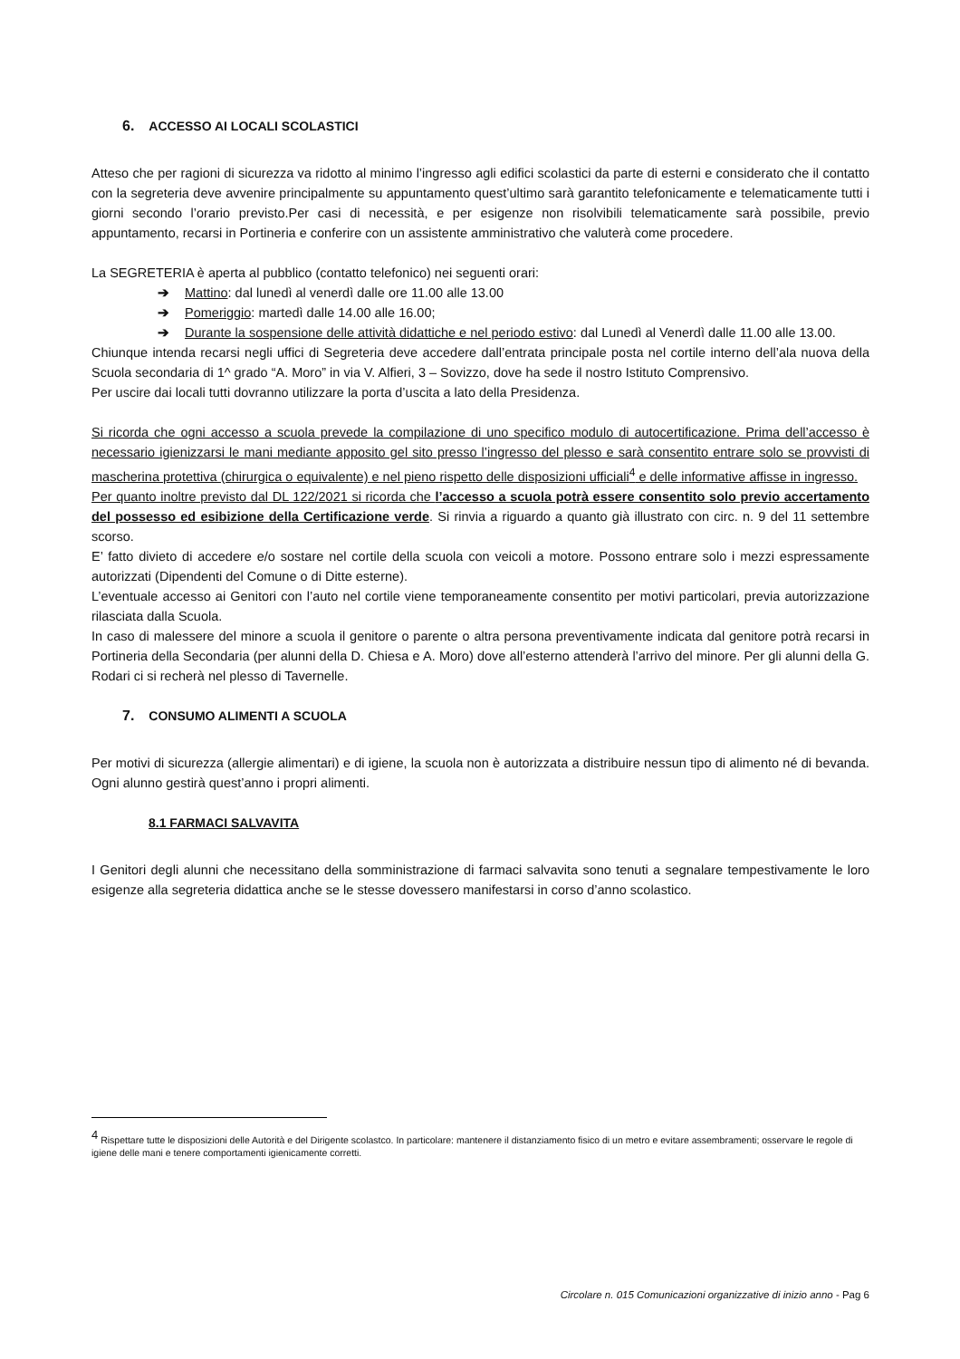6. ACCESSO AI LOCALI SCOLASTICI
Atteso che per ragioni di sicurezza va ridotto al minimo l’ingresso agli edifici scolastici da parte di esterni e considerato che il contatto con la segreteria deve avvenire principalmente su appuntamento quest’ultimo sarà garantito telefonicamente e telematicamente tutti i giorni secondo l’orario previsto.Per casi di necessità, e per esigenze non risolvibili telematicamente sarà possibile, previo appuntamento, recarsi in Portineria e conferire con un assistente amministrativo che valuterà come procedere.
La SEGRETERIA è aperta al pubblico (contatto telefonico) nei seguenti orari:
➔ Mattino: dal lunedì al venerdì dalle ore 11.00 alle 13.00
➔ Pomeriggio: martedì dalle 14.00 alle 16.00;
➔ Durante la sospensione delle attività didattiche e nel periodo estivo: dal Lunedì al Venerdì dalle 11.00 alle 13.00.
Chiunque intenda recarsi negli uffici di Segreteria deve accedere dall’entrata principale posta nel cortile interno dell’ala nuova della Scuola secondaria di 1^ grado “A. Moro” in via V. Alfieri, 3 – Sovizzo, dove ha sede il nostro Istituto Comprensivo.
Per uscire dai locali tutti dovranno utilizzare la porta d’uscita a lato della Presidenza.
Si ricorda che ogni accesso a scuola prevede la compilazione di uno specifico modulo di autocertificazione. Prima dell’accesso è necessario igienizzarsi le mani mediante apposito gel sito presso l’ingresso del plesso e sarà consentito entrare solo se provvisti di mascherina protettiva (chirurgica o equivalente) e nel pieno rispetto delle disposizioni ufficiali<sup>4</sup> e delle informative affisse in ingresso.
Per quanto inoltre previsto dal DL 122/2021 si ricorda che l’accesso a scuola potrà essere consentito solo previo accertamento del possesso ed esibizione della Certificazione verde. Si rinvia a riguardo a quanto già illustrato con circ. n. 9 del 11 settembre scorso.
E’ fatto divieto di accedere e/o sostare nel cortile della scuola con veicoli a motore. Possono entrare solo i mezzi espressamente autorizzati (Dipendenti del Comune o di Ditte esterne).
L’eventuale accesso ai Genitori con l’auto nel cortile viene temporaneamente consentito per motivi particolari, previa autorizzazione rilasciata dalla Scuola.
In caso di malessere del minore a scuola il genitore o parente o altra persona preventivamente indicata dal genitore potrà recarsi in Portineria della Secondaria (per alunni della D. Chiesa e A. Moro) dove all’esterno attenderà l’arrivo del minore. Per gli alunni della G. Rodari ci si recherà nel plesso di Tavernelle.
7. CONSUMO ALIMENTI A SCUOLA
Per motivi di sicurezza (allergie alimentari) e di igiene, la scuola non è autorizzata a distribuire nessun tipo di alimento né di bevanda. Ogni alunno gestirà quest’anno i propri alimenti.
8.1 FARMACI SALVAVITA
I Genitori degli alunni che necessitano della somministrazione di farmaci salvavita sono tenuti a segnalare tempestivamente le loro esigenze alla segreteria didattica anche se le stesse dovessero manifestarsi in corso d’anno scolastico.
<sup>4</sup> Rispettare tutte le disposizioni delle Autorità e del Dirigente scolastco. In particolare: mantenere il distanziamento fisico di un metro e evitare assembramenti; osservare le regole di igiene delle mani e tenere comportamenti igienicamente corretti.
Circolare n. 015 Comunicazioni organizzative di inizio anno - Pag 6